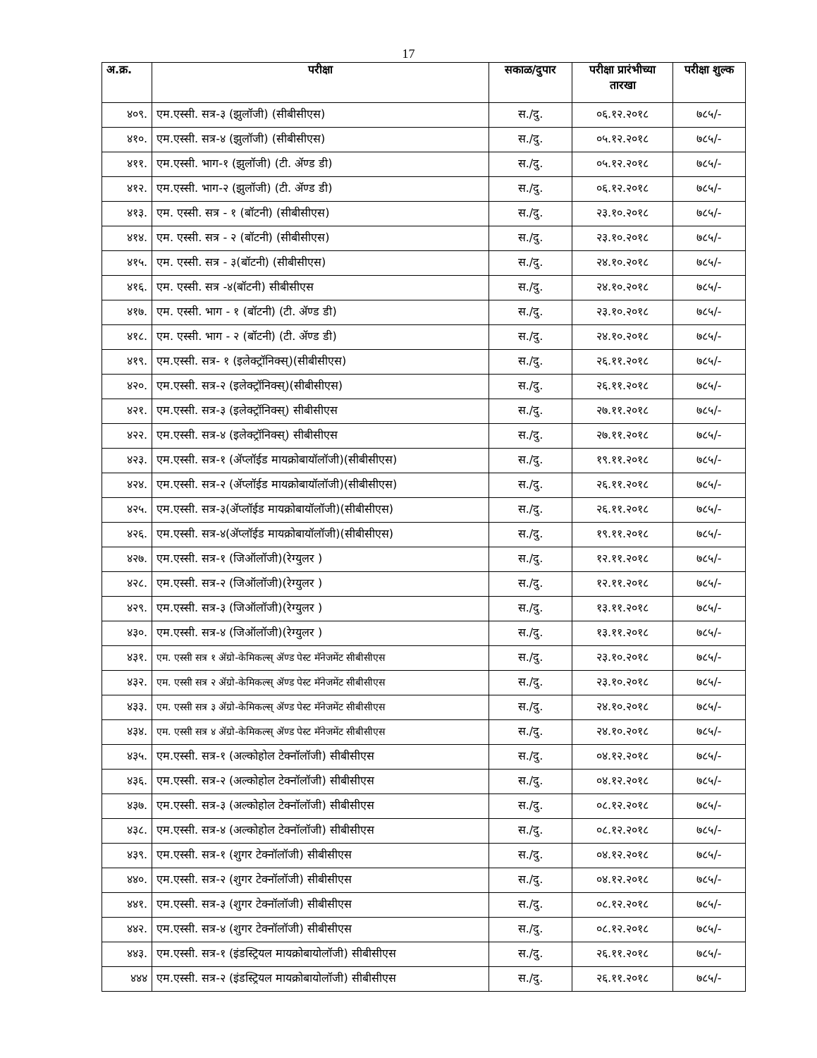17
| अ.क्र. | परीक्षा | सकाळ/दुपार | परीक्षा प्रारंभीच्या तारखा | परीक्षा शुल्क |
| --- | --- | --- | --- | --- |
| ४०९. | एम.एस्सी. सत्र-३ (झुलॉजी) (सीबीसीएस) | स./दु. | ०६.१२.२०१८ | ७८५/- |
| ४१०. | एम.एस्सी. सत्र-४ (झुलॉजी) (सीबीसीएस) | स./दु. | ०५.१२.२०१८ | ७८५/- |
| ४११. | एम.एस्सी. भाग-१ (झुलॉजी) (टी. ॲण्ड डी) | स./दु. | ०५.१२.२०१८ | ७८५/- |
| ४१२. | एम.एस्सी. भाग-२ (झुलॉजी) (टी. ॲण्ड डी) | स./दु. | ०६.१२.२०१८ | ७८५/- |
| ४१३. | एम. एस्सी. सत्र - १ (बॉटनी) (सीबीसीएस) | स./दु. | २३.१०.२०१८ | ७८५/- |
| ४१४. | एम. एस्सी. सत्र - २ (बॉटनी) (सीबीसीएस) | स./दु. | २३.१०.२०१८ | ७८५/- |
| ४१५. | एम. एस्सी. सत्र - ३(बॉटनी) (सीबीसीएस) | स./दु. | २४.१०.२०१८ | ७८५/- |
| ४१६. | एम. एस्सी. सत्र -४(बॉटनी) सीबीसीएस | स./दु. | २४.१०.२०१८ | ७८५/- |
| ४१७. | एम. एस्सी. भाग - १ (बॉटनी) (टी. ॲण्ड डी) | स./दु. | २३.१०.२०१८ | ७८५/- |
| ४१८. | एम. एस्सी. भाग - २ (बॉटनी) (टी. ॲण्ड डी) | स./दु. | २४.१०.२०१८ | ७८५/- |
| ४१९. | एम.एस्सी. सत्र- १ (इलेक्ट्रॉनिक्स्)(सीबीसीएस) | स./दु. | २६.११.२०१८ | ७८५/- |
| ४२०. | एम.एस्सी. सत्र-२ (इलेक्ट्रॉनिक्स्)(सीबीसीएस) | स./दु. | २६.११.२०१८ | ७८५/- |
| ४२१. | एम.एस्सी. सत्र-३ (इलेक्ट्रॉनिक्स्) सीबीसीएस | स./दु. | २७.११.२०१८ | ७८५/- |
| ४२२. | एम.एस्सी. सत्र-४ (इलेक्ट्रॉनिक्स्) सीबीसीएस | स./दु. | २७.११.२०१८ | ७८५/- |
| ४२३. | एम.एस्सी. सत्र-१ (ॲप्लॉईड मायक्रोबायॉलॉजी)(सीबीसीएस) | स./दु. | १९.११.२०१८ | ७८५/- |
| ४२४. | एम.एस्सी. सत्र-२ (ॲप्लॉईड मायक्रोबायॉलॉजी)(सीबीसीएस) | स./दु. | २६.११.२०१८ | ७८५/- |
| ४२५. | एम.एस्सी. सत्र-३(ॲप्लॉईड मायक्रोबायॉलॉजी)(सीबीसीएस) | स./दु. | २६.११.२०१८ | ७८५/- |
| ४२६. | एम.एस्सी. सत्र-४(ॲप्लॉईड मायक्रोबायॉलॉजी)(सीबीसीएस) | स./दु. | १९.११.२०१८ | ७८५/- |
| ४२७. | एम.एस्सी. सत्र-१ (जिऑलॉजी)(रेग्युलर ) | स./दु. | १२.११.२०१८ | ७८५/- |
| ४२८. | एम.एस्सी. सत्र-२ (जिऑलॉजी)(रेग्युलर ) | स./दु. | १२.११.२०१८ | ७८५/- |
| ४२९. | एम.एस्सी. सत्र-३ (जिऑलॉजी)(रेग्युलर ) | स./दु. | १३.११.२०१८ | ७८५/- |
| ४३०. | एम.एस्सी. सत्र-४ (जिऑलॉजी)(रेग्युलर ) | स./दु. | १३.११.२०१८ | ७८५/- |
| ४३१. | एम. एस्सी सत्र १ ॲग्रो-केमिकल्स् ॲण्ड पेस्ट मॅनेजमेंट सीबीसीएस | स./दु. | २३.१०.२०१८ | ७८५/- |
| ४३२. | एम. एस्सी सत्र २ ॲग्रो-केमिकल्स् ॲण्ड पेस्ट मॅनेजमेंट सीबीसीएस | स./दु. | २३.१०.२०१८ | ७८५/- |
| ४३३. | एम. एस्सी सत्र ३ ॲग्रो-केमिकल्स् ॲण्ड पेस्ट मॅनेजमेंट सीबीसीएस | स./दु. | २४.१०.२०१८ | ७८५/- |
| ४३४. | एम. एस्सी सत्र ४ ॲग्रो-केमिकल्स् ॲण्ड पेस्ट मॅनेजमेंट सीबीसीएस | स./दु. | २४.१०.२०१८ | ७८५/- |
| ४३५. | एम.एस्सी. सत्र-१ (अल्कोहोल टेक्नॉलॉजी) सीबीसीएस | स./दु. | ०४.१२.२०१८ | ७८५/- |
| ४३६. | एम.एस्सी. सत्र-२ (अल्कोहोल टेक्नॉलॉजी) सीबीसीएस | स./दु. | ०४.१२.२०१८ | ७८५/- |
| ४३७. | एम.एस्सी. सत्र-३ (अल्कोहोल टेक्नॉलॉजी) सीबीसीएस | स./दु. | ०८.१२.२०१८ | ७८५/- |
| ४३८. | एम.एस्सी. सत्र-४ (अल्कोहोल टेक्नॉलॉजी) सीबीसीएस | स./दु. | ०८.१२.२०१८ | ७८५/- |
| ४३९. | एम.एस्सी. सत्र-१ (शुगर टेक्नॉलॉजी) सीबीसीएस | स./दु. | ०४.१२.२०१८ | ७८५/- |
| ४४०. | एम.एस्सी. सत्र-२ (शुगर टेक्नॉलॉजी) सीबीसीएस | स./दु. | ०४.१२.२०१८ | ७८५/- |
| ४४१. | एम.एस्सी. सत्र-३ (शुगर टेक्नॉलॉजी) सीबीसीएस | स./दु. | ०८.१२.२०१८ | ७८५/- |
| ४४२. | एम.एस्सी. सत्र-४ (शुगर टेक्नॉलॉजी) सीबीसीएस | स./दु. | ०८.१२.२०१८ | ७८५/- |
| ४४३. | एम.एस्सी. सत्र-१ (इंडस्ट्रियल मायक्रोबायोलॉजी) सीबीसीएस | स./दु. | २६.११.२०१८ | ७८५/- |
| ४४४ | एम.एस्सी. सत्र-२ (इंडस्ट्रियल मायक्रोबायोलॉजी) सीबीसीएस | स./दु. | २६.११.२०१८ | ७८५/- |